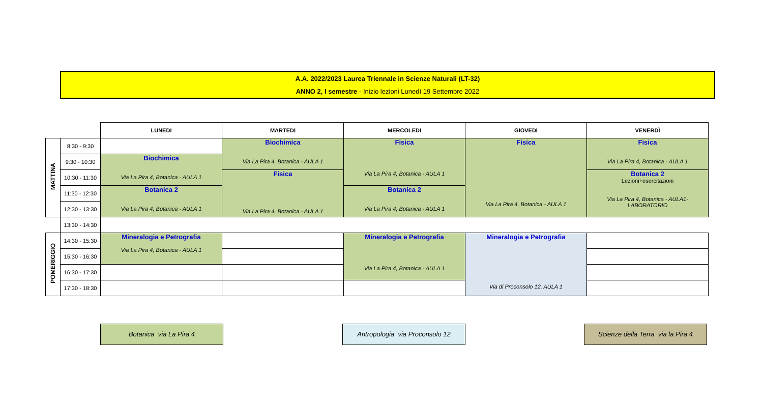A.A. 2022/2023 Laurea Triennale in Scienze Naturali (LT-32)
ANNO 2, I semestre - Inizio lezioni Lunedì 19 Settembre 2022
| | | LUNEDI | MARTEDI | MERCOLEDI | GIOVEDI | VENERDÌ |
| MATTINA | 8:30 - 9:30 | | Biochimica Via La Pira 4, Botanica - AULA 1 | Fisica Via La Pira 4, Botanica - AULA 1 | Fisica Via La Pira 4, Botanica - AULA 1 | Fisica Via La Pira 4, Botanica - AULA 1 |
| | 9:30 - 10:30 | Biochimica Via La Pira 4, Botanica - AULA 1 | | | | |
| | 10:30 - 11:30 | | Fisica Via La Pira 4, Botanica - AULA 1 | | | Botanica 2 Lezioni+esercitazioni Via La Pira 4, Botanica - AULA1- LABORATORIO |
| | 11:30 - 12:30 | Botanica 2 Via La Pira 4, Botanica - AULA 1 | | Botanica 2 Via La Pira 4, Botanica - AULA 1 | | |
| | 12:30 - 13:30 | | | | | |
| | 13:30 - 14:30 | | | | | |
| POMERIGGIO | 14:30 - 15:30 | Mineralogia e Petrografia Via La Pira 4, Botanica - AULA 1 | | Mineralogia e Petrografia Via La Pira 4, Botanica - AULA 1 | Mineralogia e Petrografia Via dl Proconsolo 12, AULA 1 | |
| | 15:30 - 16:30 | | | | | |
| | 16:30 - 17:30 | | | | | |
| | 17:30 - 18:30 | | | | | |
Botanica via La Pira 4
Antropologia via Proconsolo 12
Scienze della Terra via la Pira 4